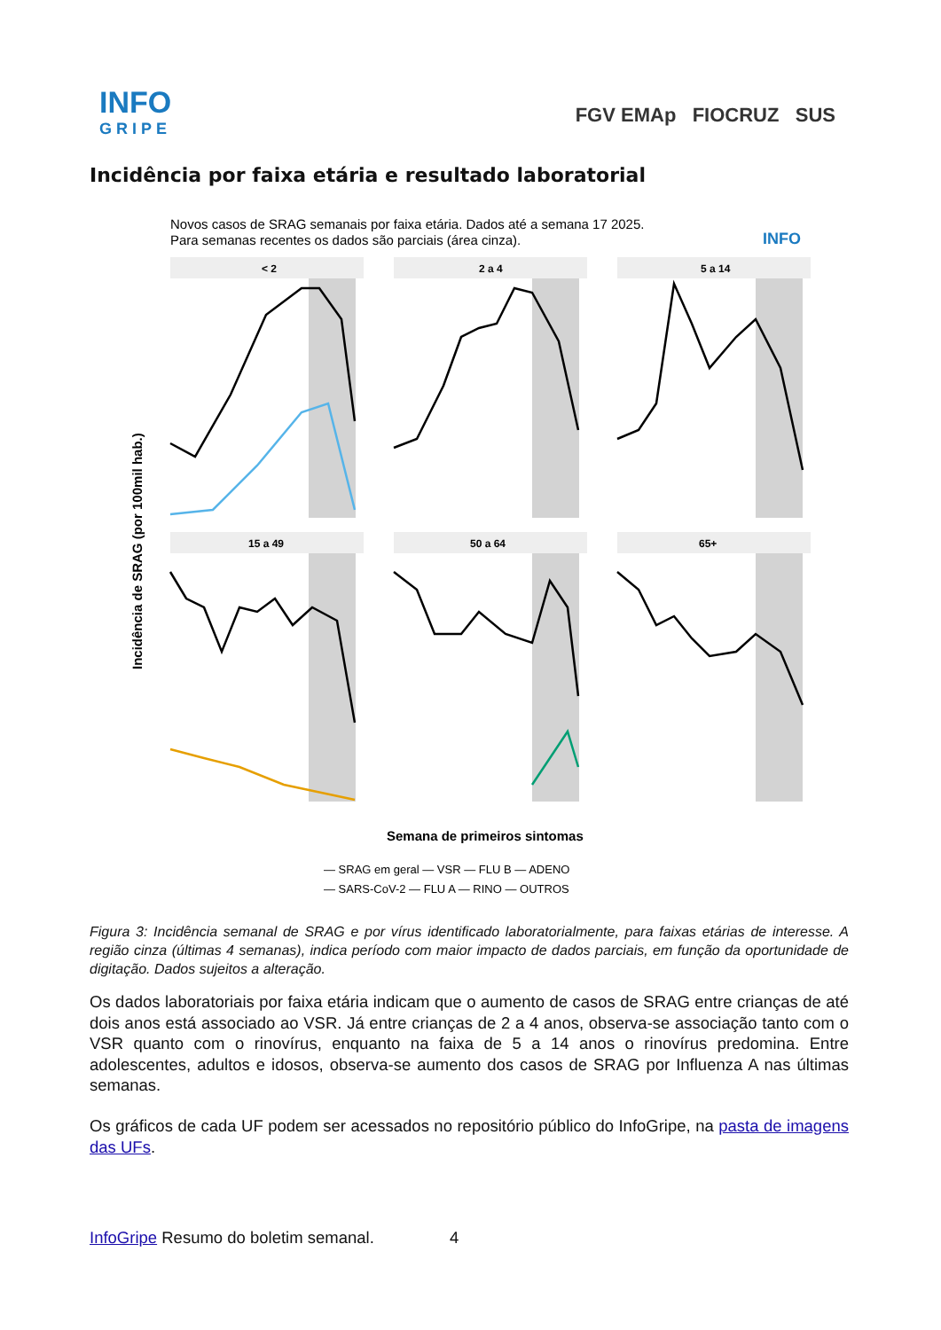INFO
GRIPE
FGV EMAp FIOCRUZ SUS
Incidência por faixa etária e resultado laboratorial
Novos casos de SRAG semanais por faixa etária. Dados até a semana 17 2025.
Para semanas recentes os dados são parciais (área cinza).
INFO
< 2
2 a 4
5 a 14
15 a 49
50 a 64
65+
Incidência de SRAG (por 100mil hab.)
Semana de primeiros sintomas
— SRAG em geral — VSR — FLU B — ADENO
— SARS-CoV-2 — FLU A — RINO — OUTROS
Figura 3: Incidência semanal de SRAG e por vírus identificado laboratorialmente, para faixas etárias de interesse. A região cinza (últimas 4 semanas), indica período com maior impacto de dados parciais, em função da oportunidade de digitação. Dados sujeitos a alteração.
Os dados laboratoriais por faixa etária indicam que o aumento de casos de SRAG entre crianças de até dois anos está associado ao VSR. Já entre crianças de 2 a 4 anos, observa-se associação tanto com o VSR quanto com o rinovírus, enquanto na faixa de 5 a 14 anos o rinovírus predomina. Entre adolescentes, adultos e idosos, observa-se aumento dos casos de SRAG por Influenza A nas últimas semanas.
Os gráficos de cada UF podem ser acessados no repositório público do InfoGripe, na pasta de imagens das UFs.
InfoGripe Resumo do boletim semanal. 4